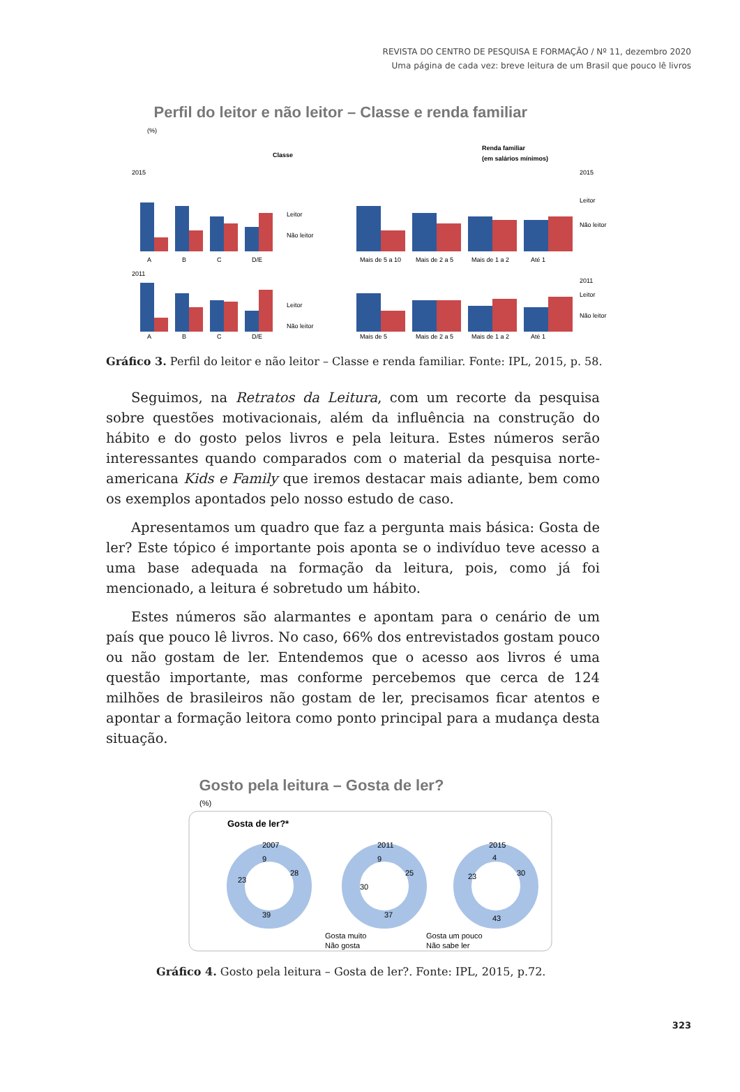REVISTA DO CENTRO DE PESQUISA E FORMAÇÃO / Nº 11, dezembro 2020
Uma página de cada vez: breve leitura de um Brasil que pouco lê livros
Perfil do leitor e não leitor – Classe e renda familiar
(%)
Classe
Renda familiar
(em salários mínimos)
2015
2015
A
B
C
D/E
Leitor
Não leitor
Mais de 5 a 10
Mais de 2 a 5
Mais de 1 a 2
Até 1
Leitor
Não leitor
2011
2011
A
B
C
D/E
Leitor
Não leitor
Mais de 5
Mais de 2 a 5
Mais de 1 a 2
Até 1
Leitor
Não leitor
Gráfico 3. Perfil do leitor e não leitor – Classe e renda familiar. Fonte: IPL, 2015, p. 58.
Seguimos, na Retratos da Leitura, com um recorte da pesquisa sobre questões motivacionais, além da influência na construção do hábito e do gosto pelos livros e pela leitura. Estes números serão interessantes quando comparados com o material da pesquisa norte-americana Kids e Family que iremos destacar mais adiante, bem como os exemplos apontados pelo nosso estudo de caso.
Apresentamos um quadro que faz a pergunta mais básica: Gosta de ler? Este tópico é importante pois aponta se o indivíduo teve acesso a uma base adequada na formação da leitura, pois, como já foi mencionado, a leitura é sobretudo um hábito.
Estes números são alarmantes e apontam para o cenário de um país que pouco lê livros. No caso, 66% dos entrevistados gostam pouco ou não gostam de ler. Entendemos que o acesso aos livros é uma questão importante, mas conforme percebemos que cerca de 124 milhões de brasileiros não gostam de ler, precisamos ficar atentos e apontar a formação leitora como ponto principal para a mudança desta situação.
Gosto pela leitura – Gosta de ler?
(%)
Gosta de ler?*
2007
2011
2015
28
39
23
9
25
37
30
9
30
43
23
4
Gosta muito
Gosta um pouco
Não gosta
Não sabe ler
Gráfico 4. Gosto pela leitura – Gosta de ler?. Fonte: IPL, 2015, p.72.
323